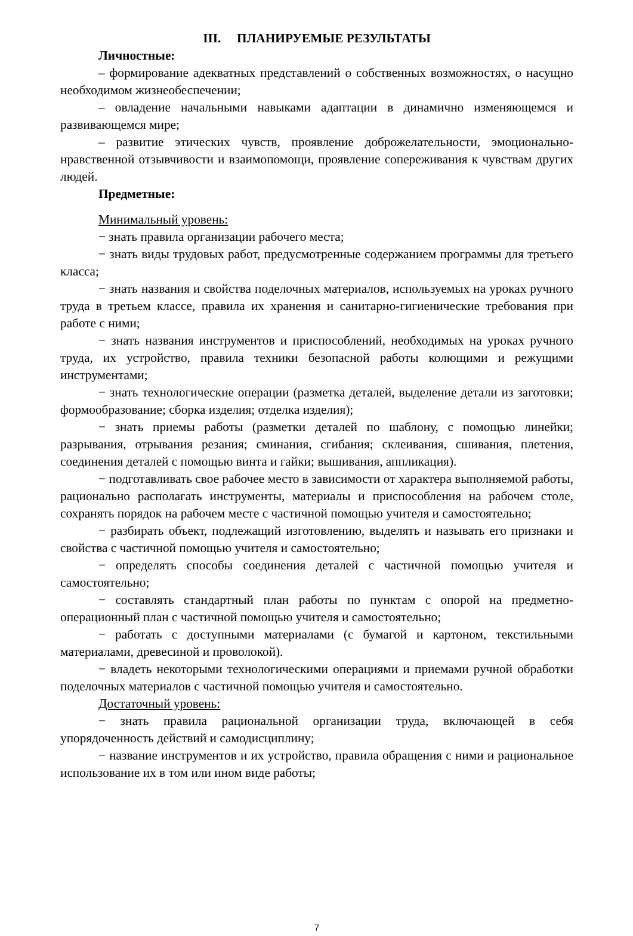III. ПЛАНИРУЕМЫЕ РЕЗУЛЬТАТЫ
Личностные:
– формирование адекватных представлений о собственных возможностях, о насущно необходимом жизнеобеспечении;
– овладение начальными навыками адаптации в динамично изменяющемся и развивающемся мире;
– развитие этических чувств, проявление доброжелательности, эмоционально-нравственной отзывчивости и взаимопомощи, проявление сопереживания к чувствам других людей.
Предметные:
Минимальный уровень:
− знать правила организации рабочего места;
− знать виды трудовых работ, предусмотренные содержанием программы для третьего класса;
− знать названия и свойства поделочных материалов, используемых на уроках ручного труда в третьем классе, правила их хранения и санитарно-гигиенические требования при работе с ними;
− знать названия инструментов и приспособлений, необходимых на уроках ручного труда, их устройство, правила техники безопасной работы колющими и режущими инструментами;
− знать технологические операции (разметка деталей, выделение детали из заготовки; формообразование; сборка изделия; отделка изделия);
− знать приемы работы (разметки деталей по шаблону, с помощью линейки; разрывания, отрывания резания; сминания, сгибания; склеивания, сшивания, плетения, соединения деталей с помощью винта и гайки; вышивания, аппликация).
− подготавливать свое рабочее место в зависимости от характера выполняемой работы, рационально располагать инструменты, материалы и приспособления на рабочем столе, сохранять порядок на рабочем месте с частичной помощью учителя и самостоятельно;
− разбирать объект, подлежащий изготовлению, выделять и называть его признаки и свойства с частичной помощью учителя и самостоятельно;
− определять способы соединения деталей с частичной помощью учителя и самостоятельно;
− составлять стандартный план работы по пунктам с опорой на предметно-операционный план с частичной помощью учителя и самостоятельно;
− работать с доступными материалами (с бумагой и картоном, текстильными материалами, древесиной и проволокой).
− владеть некоторыми технологическими операциями и приемами ручной обработки поделочных материалов с частичной помощью учителя и самостоятельно.
Достаточный уровень:
− знать правила рациональной организации труда, включающей в себя упорядоченность действий и самодисциплину;
− название инструментов и их устройство, правила обращения с ними и рациональное использование их в том или ином виде работы;
7